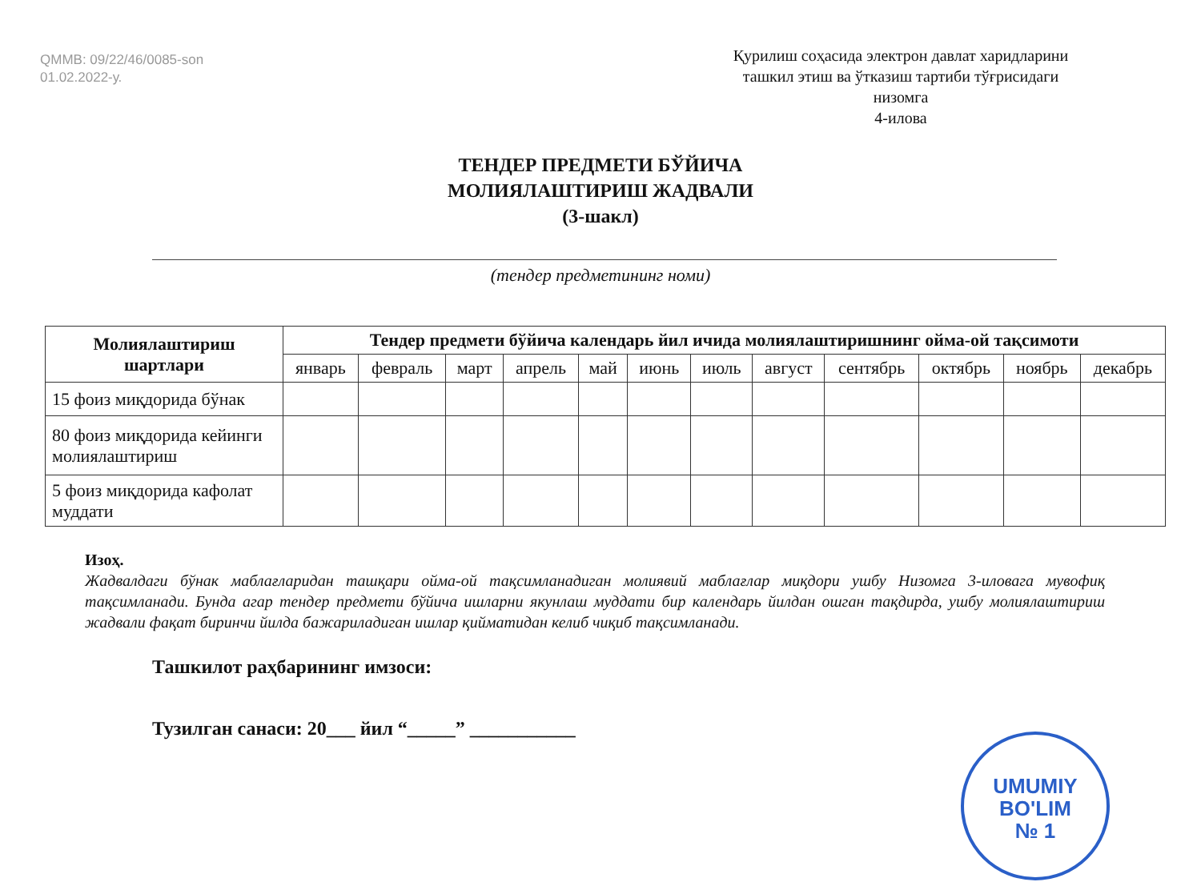QMMB: 09/22/46/0085-son
01.02.2022-у.
Қурилиш соҳасида электрон давлат харидларини ташкил этиш ва ўтказиш тартиби тўғрисидаги низомга
4-илова
ТЕНДЕР ПРЕДМЕТИ БЎЙИЧА
МОЛИЯЛАШТИРИШ ЖАДВАЛИ
(3-шакл)
(тендер предметининг номи)
| Молиялаштириш шартлари | Тендер предмети бўйича календарь йил ичида молиялаштиришнинг ойма-ой тақсимоти | | | | | | | | | | | |
| --- | --- | --- | --- | --- | --- | --- | --- | --- | --- | --- | --- | --- |
| | январь | февраль | март | апрель | май | июнь | июль | август | сентябрь | октябрь | ноябрь | декабрь |
| 15 фоиз миқдорида бўнак | | | | | | | | | | | | |
| 80 фоиз миқдорида кейинги молиялаштириш | | | | | | | | | | | | |
| 5 фоиз миқдорида кафолат муддати | | | | | | | | | | | | |
Изоҳ.
Жадвалдаги бўнак маблағларидан ташқари ойма-ой тақсимланадиган молиявий маблағлар миқдори ушбу Низомга 3-иловага мувофиқ тақсимланади. Бунда агар тендер предмети бўйича ишларни якунлаш муддати бир календарь йилдан ошган тақдирда, ушбу молиялаштириш жадвали фақат биринчи йилда бажариладиган ишлар қийматидан келиб чиқиб тақсимланади.
Ташкилот раҳбарининг имзоси:
Тузилган санаси: 20___ йил “_____” ___________
UMUMIY
BO'LIM
№ 1